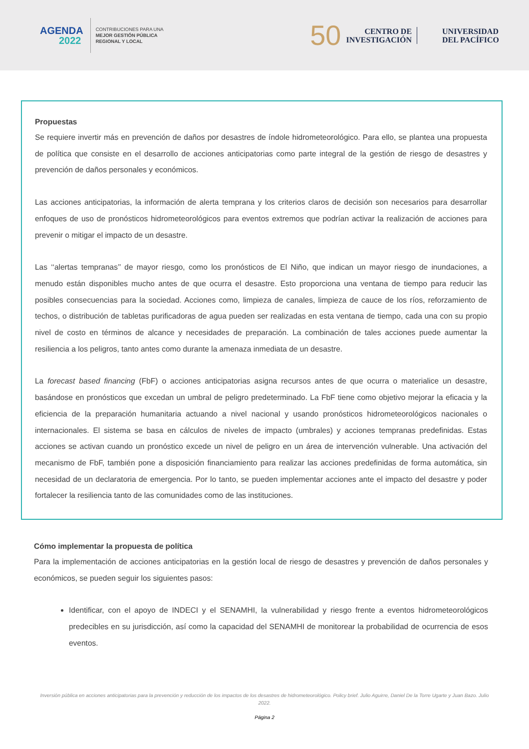AGENDA
2022
CONTRIBUCIONES PARA UNA
MEJOR GESTIÓN PÚBLICA
REGIONAL Y LOCAL
50
CENTRO DE
INVESTIGACIÓN
UNIVERSIDAD
DEL PACÍFICO
Propuestas
Se requiere invertir más en prevención de daños por desastres de índole hidrometeorológico. Para ello, se plantea una propuesta de política que consiste en el desarrollo de acciones anticipatorias como parte integral de la gestión de riesgo de desastres y prevención de daños personales y económicos.
Las acciones anticipatorias, la información de alerta temprana y los criterios claros de decisión son necesarios para desarrollar enfoques de uso de pronósticos hidrometeorológicos para eventos extremos que podrían activar la realización de acciones para prevenir o mitigar el impacto de un desastre.
Las ‘‘alertas tempranas’’ de mayor riesgo, como los pronósticos de El Niño, que indican un mayor riesgo de inundaciones, a menudo están disponibles mucho antes de que ocurra el desastre. Esto proporciona una ventana de tiempo para reducir las posibles consecuencias para la sociedad. Acciones como, limpieza de canales, limpieza de cauce de los ríos, reforzamiento de techos, o distribución de tabletas purificadoras de agua pueden ser realizadas en esta ventana de tiempo, cada una con su propio nivel de costo en términos de alcance y necesidades de preparación. La combinación de tales acciones puede aumentar la resiliencia a los peligros, tanto antes como durante la amenaza inmediata de un desastre.
La forecast based financing (FbF) o acciones anticipatorias asigna recursos antes de que ocurra o materialice un desastre, basándose en pronósticos que excedan un umbral de peligro predeterminado. La FbF tiene como objetivo mejorar la eficacia y la eficiencia de la preparación humanitaria actuando a nivel nacional y usando pronósticos hidrometeorológicos nacionales o internacionales. El sistema se basa en cálculos de niveles de impacto (umbrales) y acciones tempranas predefinidas. Estas acciones se activan cuando un pronóstico excede un nivel de peligro en un área de intervención vulnerable. Una activación del mecanismo de FbF, también pone a disposición financiamiento para realizar las acciones predefinidas de forma automática, sin necesidad de un declaratoria de emergencia. Por lo tanto, se pueden implementar acciones ante el impacto del desastre y poder fortalecer la resiliencia tanto de las comunidades como de las instituciones.
Cómo implementar la propuesta de política
Para la implementación de acciones anticipatorias en la gestión local de riesgo de desastres y prevención de daños personales y económicos, se pueden seguir los siguientes pasos:
Identificar, con el apoyo de INDECI y el SENAMHI, la vulnerabilidad y riesgo frente a eventos hidrometeorológicos predecibles en su jurisdicción, así como la capacidad del SENAMHI de monitorear la probabilidad de ocurrencia de esos eventos.
Inversión pública en acciones anticipatorias para la prevención y reducción de los impactos de los desastres de hidrometeorológico. Policy brief. Julio Aguirre, Daniel De la Torre Ugarte y Juan Bazo. Julio 2022.
Página 2